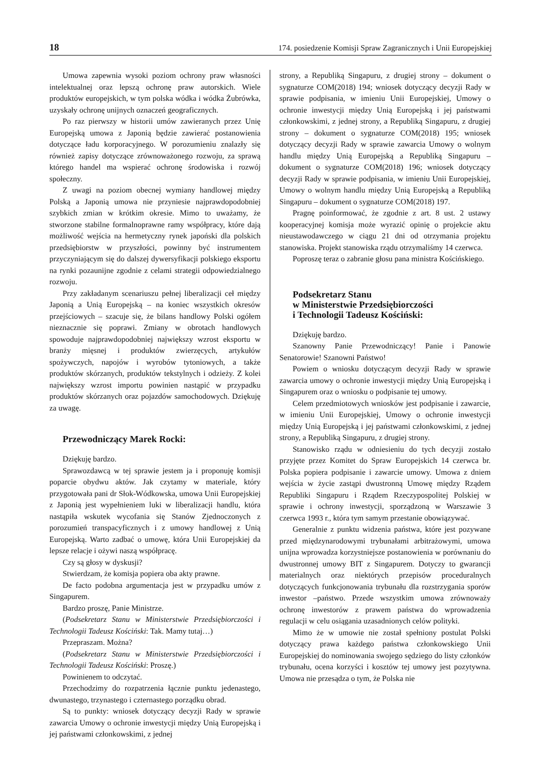18 174. posiedzenie Komisji Spraw Zagranicznych i Unii Europejskiej
Umowa zapewnia wysoki poziom ochrony praw własności intelektualnej oraz lepszą ochronę praw autorskich. Wiele produktów europejskich, w tym polska wódka i wódka Żubrówka, uzyskały ochronę unijnych oznaczeń geograficznych.
Po raz pierwszy w historii umów zawieranych przez Unię Europejską umowa z Japonią będzie zawierać postanowienia dotyczące ładu korporacyjnego. W porozumieniu znalazły się również zapisy dotyczące zrównoważonego rozwoju, za sprawą którego handel ma wspierać ochronę środowiska i rozwój społeczny.
Z uwagi na poziom obecnej wymiany handlowej między Polską a Japonią umowa nie przyniesie najprawdopodobniej szybkich zmian w krótkim okresie. Mimo to uważamy, że stworzone stabilne formalnoprawne ramy współpracy, które dają możliwość wejścia na hermetyczny rynek japoński dla polskich przedsiębiorstw w przyszłości, powinny być instrumentem przyczyniającym się do dalszej dywersyfikacji polskiego eksportu na rynki pozaunijne zgodnie z celami strategii odpowiedzialnego rozwoju.
Przy zakładanym scenariuszu pełnej liberalizacji ceł między Japonią a Unią Europejską – na koniec wszystkich okresów przejściowych – szacuje się, że bilans handlowy Polski ogółem nieznacznie się poprawi. Zmiany w obrotach handlowych spowoduje najprawdopodobniej największy wzrost eksportu w branży mięsnej i produktów zwierzęcych, artykułów spożywczych, napojów i wyrobów tytoniowych, a także produktów skórzanych, produktów tekstylnych i odzieży. Z kolei największy wzrost importu powinien nastąpić w przypadku produktów skórzanych oraz pojazdów samochodowych. Dziękuję za uwagę.
Przewodniczący Marek Rocki:
Dziękuję bardzo.
Sprawozdawcą w tej sprawie jestem ja i proponuję komisji poparcie obydwu aktów. Jak czytamy w materiale, który przygotowała pani dr Słok-Wódkowska, umowa Unii Europejskiej z Japonią jest wypełnieniem luki w liberalizacji handlu, która nastąpiła wskutek wycofania się Stanów Zjednoczonych z porozumień transpacyficznych i z umowy handlowej z Unią Europejską. Warto zadbać o umowę, która Unii Europejskiej da lepsze relacje i ożywi naszą współpracę.
Czy są głosy w dyskusji?
Stwierdzam, że komisja popiera oba akty prawne.
De facto podobna argumentacja jest w przypadku umów z Singapurem.
Bardzo proszę, Panie Ministrze.
(Podsekretarz Stanu w Ministerstwie Przedsiębiorczości i Technologii Tadeusz Kościński: Tak. Mamy tutaj…)
Przepraszam. Można?
(Podsekretarz Stanu w Ministerstwie Przedsiębiorczości i Technologii Tadeusz Kościński: Proszę.)
Powinienem to odczytać.
Przechodzimy do rozpatrzenia łącznie punktu jedenastego, dwunastego, trzynastego i czternastego porządku obrad.
Są to punkty: wniosek dotyczący decyzji Rady w sprawie zawarcia Umowy o ochronie inwestycji między Unią Europejską i jej państwami członkowskimi, z jednej
strony, a Republiką Singapuru, z drugiej strony – dokument o sygnaturze COM(2018) 194; wniosek dotyczący decyzji Rady w sprawie podpisania, w imieniu Unii Europejskiej, Umowy o ochronie inwestycji między Unią Europejską i jej państwami członkowskimi, z jednej strony, a Republiką Singapuru, z drugiej strony – dokument o sygnaturze COM(2018) 195; wniosek dotyczący decyzji Rady w sprawie zawarcia Umowy o wolnym handlu między Unią Europejską a Republiką Singapuru – dokument o sygnaturze COM(2018) 196; wniosek dotyczący decyzji Rady w sprawie podpisania, w imieniu Unii Europejskiej, Umowy o wolnym handlu między Unią Europejską a Republiką Singapuru – dokument o sygnaturze COM(2018) 197.
Pragnę poinformować, że zgodnie z art. 8 ust. 2 ustawy kooperacyjnej komisja może wyrazić opinię o projekcie aktu nieustawodawczego w ciągu 21 dni od otrzymania projektu stanowiska. Projekt stanowiska rządu otrzymaliśmy 14 czerwca.
Poproszę teraz o zabranie głosu pana ministra Kościńskiego.
Podsekretarz Stanu
w Ministerstwie Przedsiębiorczości
i Technologii Tadeusz Kościński:
Dziękuję bardzo.
Szanowny Panie Przewodniczący! Panie i Panowie Senatorowie! Szanowni Państwo!
Powiem o wniosku dotyczącym decyzji Rady w sprawie zawarcia umowy o ochronie inwestycji między Unią Europejską i Singapurem oraz o wniosku o podpisanie tej umowy.
Celem przedmiotowych wniosków jest podpisanie i zawarcie, w imieniu Unii Europejskiej, Umowy o ochronie inwestycji między Unią Europejską i jej państwami członkowskimi, z jednej strony, a Republiką Singapuru, z drugiej strony.
Stanowisko rządu w odniesieniu do tych decyzji zostało przyjęte przez Komitet do Spraw Europejskich 14 czerwca br. Polska popiera podpisanie i zawarcie umowy. Umowa z dniem wejścia w życie zastąpi dwustronną Umowę między Rządem Republiki Singapuru i Rządem Rzeczypospolitej Polskiej w sprawie i ochrony inwestycji, sporządzoną w Warszawie 3 czerwca 1993 r., która tym samym przestanie obowiązywać.
Generalnie z punktu widzenia państwa, które jest pozywane przed międzynarodowymi trybunałami arbitrażowymi, umowa unijna wprowadza korzystniejsze postanowienia w porównaniu do dwustronnej umowy BIT z Singapurem. Dotyczy to gwarancji materialnych oraz niektórych przepisów proceduralnych dotyczących funkcjonowania trybunału dla rozstrzygania sporów inwestor –państwo. Przede wszystkim umowa zrównoważy ochronę inwestorów z prawem państwa do wprowadzenia regulacji w celu osiągania uzasadnionych celów polityki.
Mimo że w umowie nie został spełniony postulat Polski dotyczący prawa każdego państwa członkowskiego Unii Europejskiej do nominowania swojego sędziego do listy członków trybunału, ocena korzyści i kosztów tej umowy jest pozytywna. Umowa nie przesądza o tym, że Polska nie